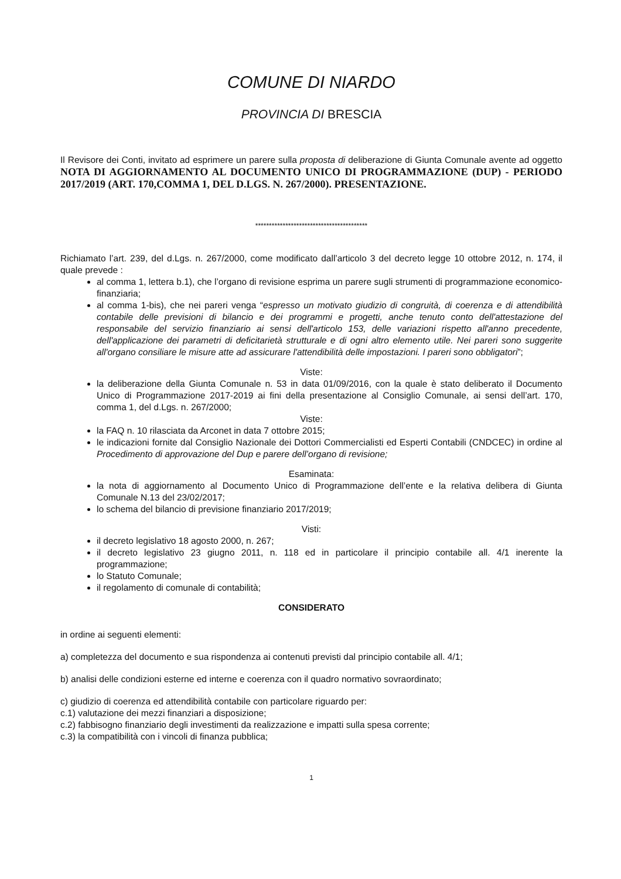COMUNE DI NIARDO
PROVINCIA DI BRESCIA
Il Revisore dei Conti, invitato ad esprimere un parere sulla proposta di deliberazione di Giunta Comunale avente ad oggetto NOTA DI AGGIORNAMENTO AL DOCUMENTO UNICO DI PROGRAMMAZIONE (DUP) - PERIODO 2017/2019 (ART. 170,COMMA 1, DEL D.LGS. N. 267/2000). PRESENTAZIONE.
*****************************************
Richiamato l’art. 239, del d.Lgs. n. 267/2000, come modificato dall’articolo 3 del decreto legge 10 ottobre 2012, n. 174, il quale prevede :
al comma 1, lettera b.1), che l’organo di revisione esprima un parere sugli strumenti di programmazione economico-finanziaria;
al comma 1-bis), che nei pareri venga “espresso un motivato giudizio di congruità, di coerenza e di attendibilità contabile delle previsioni di bilancio e dei programmi e progetti, anche tenuto conto dell'attestazione del responsabile del servizio finanziario ai sensi dell'articolo 153, delle variazioni rispetto all'anno precedente, dell'applicazione dei parametri di deficitarietà strutturale e di ogni altro elemento utile. Nei pareri sono suggerite all'organo consiliare le misure atte ad assicurare l'attendibilità delle impostazioni. I pareri sono obbligatori”;
Viste:
la deliberazione della Giunta Comunale n. 53 in data 01/09/2016, con la quale è stato deliberato il Documento Unico di Programmazione 2017-2019 ai fini della presentazione al Consiglio Comunale, ai sensi dell’art. 170, comma 1, del d.Lgs. n. 267/2000;
Viste:
la FAQ n. 10 rilasciata da Arconet in data 7 ottobre 2015;
le indicazioni fornite dal Consiglio Nazionale dei Dottori Commercialisti ed Esperti Contabili (CNDCEC) in ordine al Procedimento di approvazione del Dup e parere dell’organo di revisione;
Esaminata:
la nota di aggiornamento al Documento Unico di Programmazione dell’ente e la relativa delibera di Giunta Comunale N.13 del 23/02/2017;
lo schema del bilancio di previsione finanziario 2017/2019;
Visti:
il decreto legislativo 18 agosto 2000, n. 267;
il decreto legislativo 23 giugno 2011, n. 118 ed in particolare il principio contabile all. 4/1 inerente la programmazione;
lo Statuto Comunale;
il regolamento di comunale di contabilità;
CONSIDERATO
in ordine ai seguenti elementi:
a) completezza del documento e sua rispondenza ai contenuti previsti dal principio contabile all. 4/1;
b) analisi delle condizioni esterne ed interne e coerenza con il quadro normativo sovraordinato;
c) giudizio di coerenza ed attendibilità contabile con particolare riguardo per:
c.1) valutazione dei mezzi finanziari a disposizione;
c.2) fabbisogno finanziario degli investimenti da realizzazione e impatti sulla spesa corrente;
c.3) la compatibilità con i vincoli di finanza pubblica;
1